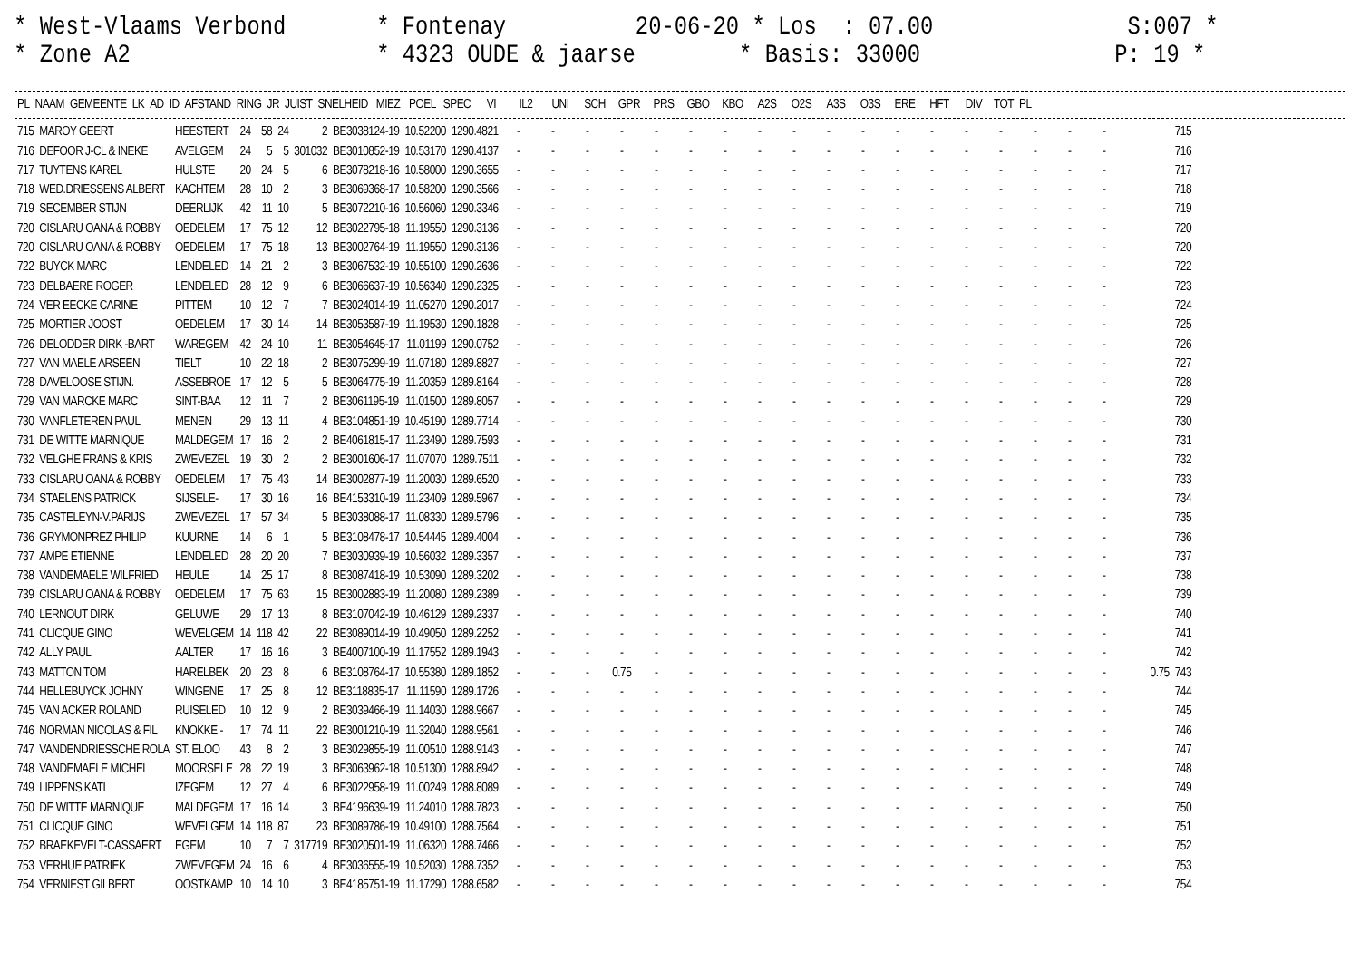* West-Vlaams Verbond * Fontenay 20-06-20 * Los : 07.00 S:007 * * Zone A2 * 4323 OUDE & jaarse * Basis: 33000 P: 19 *
| PL | NAAM | GEMEENTE | LK | AD | ID | AFSTAND | RING | JR | JUIST | SNELHEID | MIEZ | POEL | SPEC | VI | IL2 | UNI | SCH | GPR | PRS | GBO | KBO | A2S | O2S | A3S | O3S | ERE | HFT | DIV | TOT | PL |
| --- | --- | --- | --- | --- | --- | --- | --- | --- | --- | --- | --- | --- | --- | --- | --- | --- | --- | --- | --- | --- | --- | --- | --- | --- | --- | --- | --- | --- | --- | --- |
| 715 | MAROY GEERT | HEESTERT | 24 | 58 | 24 | 2 | BE3038124-19 | 10.52200 | 1290.4821 | - | - | - | - | - | - | - | - | - | - | - | - | - | - | - | - | - | - | | 715 |
| 716 | DEFOOR J-CL & INEKE | AVELGEM | 24 | 5 | 5 | 301032 | BE3010852-19 | 10.53170 | 1290.4137 | - | - | - | - | - | - | - | - | - | - | - | - | - | - | - | - | - | - | | 716 |
| 717 | TUYTENS KAREL | HULSTE | 20 | 24 | 5 | 6 | BE3078218-16 | 10.58000 | 1290.3655 | - | - | - | - | - | - | - | - | - | - | - | - | - | - | - | - | - | - | | 717 |
| 718 | WED.DRIESSENS ALBERT | KACHTEM | 28 | 10 | 2 | 3 | BE3069368-17 | 10.58200 | 1290.3566 | - | - | - | - | - | - | - | - | - | - | - | - | - | - | - | - | - | - | | 718 |
| 719 | SECEMBER STIJN | DEERLIJK | 42 | 11 | 10 | 5 | BE3072210-16 | 10.56060 | 1290.3346 | - | - | - | - | - | - | - | - | - | - | - | - | - | - | - | - | - | - | | 719 |
| 720 | CISLARU OANA & ROBBY | OEDELEM | 17 | 75 | 12 | 12 | BE3022795-18 | 11.19550 | 1290.3136 | - | - | - | - | - | - | - | - | - | - | - | - | - | - | - | - | - | - | | 720 |
| 720 | CISLARU OANA & ROBBY | OEDELEM | 17 | 75 | 18 | 13 | BE3002764-19 | 11.19550 | 1290.3136 | - | - | - | - | - | - | - | - | - | - | - | - | - | - | - | - | - | - | | 720 |
| 722 | BUYCK MARC | LENDELED | 14 | 21 | 2 | 3 | BE3067532-19 | 10.55100 | 1290.2636 | - | - | - | - | - | - | - | - | - | - | - | - | - | - | - | - | - | - | | 722 |
| 723 | DELBAERE ROGER | LENDELED | 28 | 12 | 9 | 6 | BE3066637-19 | 10.56340 | 1290.2325 | - | - | - | - | - | - | - | - | - | - | - | - | - | - | - | - | - | - | | 723 |
| 724 | VER EECKE CARINE | PITTEM | 10 | 12 | 7 | 7 | BE3024014-19 | 11.05270 | 1290.2017 | - | - | - | - | - | - | - | - | - | - | - | - | - | - | - | - | - | - | | 724 |
| 725 | MORTIER JOOST | OEDELEM | 17 | 30 | 14 | 14 | BE3053587-19 | 11.19530 | 1290.1828 | - | - | - | - | - | - | - | - | - | - | - | - | - | - | - | - | - | - | | 725 |
| 726 | DELODDER DIRK -BART | WAREGEM | 42 | 24 | 10 | 11 | BE3054645-17 | 11.01199 | 1290.0752 | - | - | - | - | - | - | - | - | - | - | - | - | - | - | - | - | - | - | | 726 |
| 727 | VAN MAELE ARSEEN | TIELT | 10 | 22 | 18 | 2 | BE3075299-19 | 11.07180 | 1289.8827 | - | - | - | - | - | - | - | - | - | - | - | - | - | - | - | - | - | - | | 727 |
| 728 | DAVELOOSE STIJN. | ASSEBROE | 17 | 12 | 5 | 5 | BE3064775-19 | 11.20359 | 1289.8164 | - | - | - | - | - | - | - | - | - | - | - | - | - | - | - | - | - | - | | 728 |
| 729 | VAN MARCKE MARC | SINT-BAA | 12 | 11 | 7 | 2 | BE3061195-19 | 11.01500 | 1289.8057 | - | - | - | - | - | - | - | - | - | - | - | - | - | - | - | - | - | - | | 729 |
| 730 | VANFLETEREN PAUL | MENEN | 29 | 13 | 11 | 4 | BE3104851-19 | 10.45190 | 1289.7714 | - | - | - | - | - | - | - | - | - | - | - | - | - | - | - | - | - | - | | 730 |
| 731 | DE WITTE MARNIQUE | MALDEGEM | 17 | 16 | 2 | 2 | BE4061815-17 | 11.23490 | 1289.7593 | - | - | - | - | - | - | - | - | - | - | - | - | - | - | - | - | - | - | | 731 |
| 732 | VELGHE FRANS & KRIS | ZWEVEZEL | 19 | 30 | 2 | 2 | BE3001606-17 | 11.07070 | 1289.7511 | - | - | - | - | - | - | - | - | - | - | - | - | - | - | - | - | - | - | | 732 |
| 733 | CISLARU OANA & ROBBY | OEDELEM | 17 | 75 | 43 | 14 | BE3002877-19 | 11.20030 | 1289.6520 | - | - | - | - | - | - | - | - | - | - | - | - | - | - | - | - | - | - | | 733 |
| 734 | STAELENS PATRICK | SIJSELE- | 17 | 30 | 16 | 16 | BE4153310-19 | 11.23409 | 1289.5967 | - | - | - | - | - | - | - | - | - | - | - | - | - | - | - | - | - | - | | 734 |
| 735 | CASTELEYN-V.PARIJS | ZWEVEZEL | 17 | 57 | 34 | 5 | BE3038088-17 | 11.08330 | 1289.5796 | - | - | - | - | - | - | - | - | - | - | - | - | - | - | - | - | - | - | | 735 |
| 736 | GRYMONPREZ PHILIP | KUURNE | 14 | 6 | 1 | 5 | BE3108478-17 | 10.54445 | 1289.4004 | - | - | - | - | - | - | - | - | - | - | - | - | - | - | - | - | - | - | | 736 |
| 737 | AMPE ETIENNE | LENDELED | 28 | 20 | 20 | 7 | BE3030939-19 | 10.56032 | 1289.3357 | - | - | - | - | - | - | - | - | - | - | - | - | - | - | - | - | - | - | | 737 |
| 738 | VANDEMAELE WILFRIED | HEULE | 14 | 25 | 17 | 8 | BE3087418-19 | 10.53090 | 1289.3202 | - | - | - | - | - | - | - | - | - | - | - | - | - | - | - | - | - | - | | 738 |
| 739 | CISLARU OANA & ROBBY | OEDELEM | 17 | 75 | 63 | 15 | BE3002883-19 | 11.20080 | 1289.2389 | - | - | - | - | - | - | - | - | - | - | - | - | - | - | - | - | - | - | | 739 |
| 740 | LERNOUT DIRK | GELUWE | 29 | 17 | 13 | 8 | BE3107042-19 | 10.46129 | 1289.2337 | - | - | - | - | - | - | - | - | - | - | - | - | - | - | - | - | - | - | | 740 |
| 741 | CLICQUE GINO | WEVELGEM | 14 | 118 | 42 | 22 | BE3089014-19 | 10.49050 | 1289.2252 | - | - | - | - | - | - | - | - | - | - | - | - | - | - | - | - | - | - | | 741 |
| 742 | ALLY PAUL | AALTER | 17 | 16 | 16 | 3 | BE4007100-19 | 11.17552 | 1289.1943 | - | - | - | - | - | - | - | - | - | - | - | - | - | - | - | - | - | - | | 742 |
| 743 | MATTON TOM | HARELBEK | 20 | 23 | 8 | 6 | BE3108764-17 | 10.55380 | 1289.1852 | - | - | - | 0.75 | - | - | - | - | - | - | - | - | - | - | - | - | - | - | 0.75 | 743 |
| 744 | HELLEBUYCK JOHNY | WINGENE | 17 | 25 | 8 | 12 | BE3118835-17 | 11.11590 | 1289.1726 | - | - | - | - | - | - | - | - | - | - | - | - | - | - | - | - | - | - | | 744 |
| 745 | VAN ACKER ROLAND | RUISELED | 10 | 12 | 9 | 2 | BE3039466-19 | 11.14030 | 1288.9667 | - | - | - | - | - | - | - | - | - | - | - | - | - | - | - | - | - | - | | 745 |
| 746 | NORMAN NICOLAS & FIL | KNOKKE - | 17 | 74 | 11 | 22 | BE3001210-19 | 11.32040 | 1288.9561 | - | - | - | - | - | - | - | - | - | - | - | - | - | - | - | - | - | - | | 746 |
| 747 | VANDENDRIESSCHE ROLA | ST. ELOO | 43 | 8 | 2 | 3 | BE3029855-19 | 11.00510 | 1288.9143 | - | - | - | - | - | - | - | - | - | - | - | - | - | - | - | - | - | - | | 747 |
| 748 | VANDEMAELE MICHEL | MOORSELE | 28 | 22 | 19 | 3 | BE3063962-18 | 10.51300 | 1288.8942 | - | - | - | - | - | - | - | - | - | - | - | - | - | - | - | - | - | - | | 748 |
| 749 | LIPPENS KATI | IZEGEM | 12 | 27 | 4 | 6 | BE3022958-19 | 11.00249 | 1288.8089 | - | - | - | - | - | - | - | - | - | - | - | - | - | - | - | - | - | - | | 749 |
| 750 | DE WITTE MARNIQUE | MALDEGEM | 17 | 16 | 14 | 3 | BE4196639-19 | 11.24010 | 1288.7823 | - | - | - | - | - | - | - | - | - | - | - | - | - | - | - | - | - | - | | 750 |
| 751 | CLICQUE GINO | WEVELGEM | 14 | 118 | 87 | 23 | BE3089786-19 | 10.49100 | 1288.7564 | - | - | - | - | - | - | - | - | - | - | - | - | - | - | - | - | - | - | | 751 |
| 752 | BRAEKEVELT-CASSAERT | EGEM | 10 | 7 | 7 | 317719 | BE3020501-19 | 11.06320 | 1288.7466 | - | - | - | - | - | - | - | - | - | - | - | - | - | - | - | - | - | - | | 752 |
| 753 | VERHUE PATRIEK | ZWEVEGEM | 24 | 16 | 6 | 4 | BE3036555-19 | 10.52030 | 1288.7352 | - | - | - | - | - | - | - | - | - | - | - | - | - | - | - | - | - | - | | 753 |
| 754 | VERNIEST GILBERT | OOSTKAMP | 10 | 14 | 10 | 3 | BE4185751-19 | 11.17290 | 1288.6582 | - | - | - | - | - | - | - | - | - | - | - | - | - | - | - | - | - | - | | 754 |